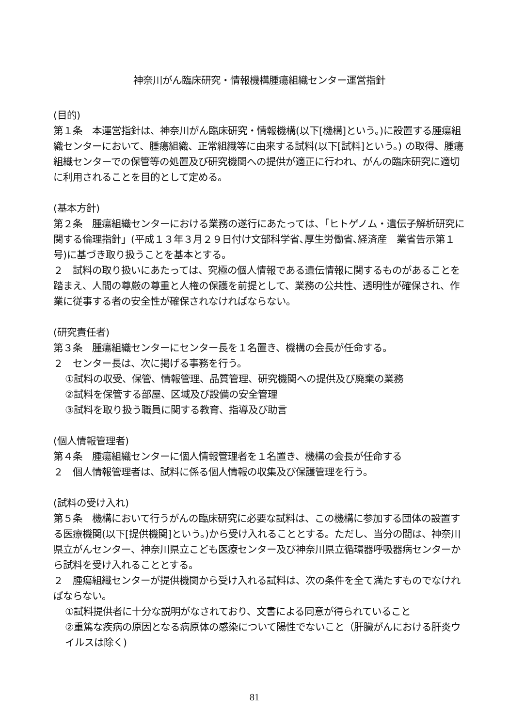神奈川がん臨床研究・情報機構腫瘍組織センター運営指針
(目的)
第１条　本運営指針は、神奈川がん臨床研究・情報機構(以下[機構]という。)に設置する腫瘍組織センターにおいて、腫瘍組織、正常組織等に由来する試料(以下[試料]という。) の取得、腫瘍組織センターでの保管等の処置及び研究機関への提供が適正に行われ、がんの臨床研究に適切に利用されることを目的として定める。
(基本方針)
第２条　腫瘍組織センターにおける業務の遂行にあたっては、「ヒトゲノム・遺伝子解析研究に関する倫理指針」(平成１３年３月２９日付け文部科学省､厚生労働省､経済産　業省告示第１号)に基づき取り扱うことを基本とする。
２　試料の取り扱いにあたっては、究極の個人情報である遺伝情報に関するものがあることを踏まえ、人間の尊厳の尊重と人権の保護を前提として、業務の公共性、透明性が確保され、作業に従事する者の安全性が確保されなければならない。
(研究責任者)
第３条　腫瘍組織センターにセンター長を１名置き、機構の会長が任命する。
２　センター長は、次に掲げる事務を行う。
①試料の収受、保管、情報管理、品質管理、研究機関への提供及び廃棄の業務
②試料を保管する部屋、区域及び設備の安全管理
③試料を取り扱う職員に関する教育、指導及び助言
(個人情報管理者)
第４条　腫瘍組織センターに個人情報管理者を１名置き、機構の会長が任命する
２　個人情報管理者は、試料に係る個人情報の収集及び保護管理を行う。
(試料の受け入れ)
第５条　機構において行うがんの臨床研究に必要な試料は、この機構に参加する団体の設置する医療機関(以下[提供機関]という。)から受け入れることとする。ただし、当分の間は、神奈川県立がんセンター、神奈川県立こども医療センター及び神奈川県立循環器呼吸器病センターから試料を受け入れることとする。
２　腫瘍組織センターが提供機関から受け入れる試料は、次の条件を全て満たすものでなければならない。
①試料提供者に十分な説明がなされており、文書による同意が得られていること
②重篤な疾病の原因となる病原体の感染について陽性でないこと（肝臓がんにおける肝炎ウイルスは除く)
81